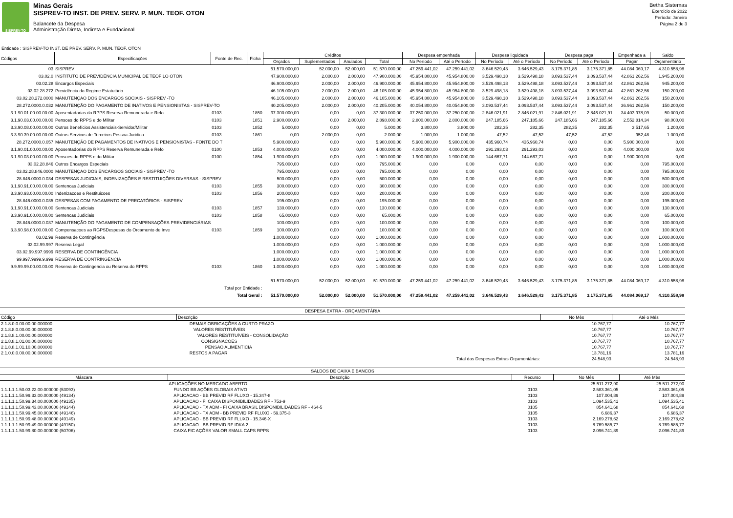SISPREV-TO
Minas Gerais
SISPREV-TO INST. DE PREV. SERV. P. MUN. TEOF. OTON
Balancete da Despesa
Administração Direta, Indireta e Fundacional
Betha Sistemas
Exercício de 2022
Período: Janeiro
Página 2 de 3
Entidade : SISPREV-TO INST. DE PREV. SERV. P. MUN. TEOF. OTON
| Códigos | Especificações | Fonte de Rec. | Ficha | Créditos | | | | Despesa empenhada | | Despesa liquidada | | Despesa paga | | Empenhada a | Saldo |
| --- | --- | --- | --- | --- | --- | --- | --- | --- | --- | --- | --- | --- | --- | --- | --- |
| | | | | Orçados | Suplementados | Anulados | Total | No Período | Até o Período | No Período | Até o Período | No Período | Até o Período | Pagar | Orçamentário |
| 03 | SISPREV | | | 51.570.000,00 | 52.000,00 | 52.000,00 | 51.570.000,00 | 47.259.441,02 | 47.259.441,02 | 3.646.529,43 | 3.646.529,43 | 3.175.371,85 | 3.175.371,85 | 44.084.069,17 | 4.310.558,98 |
| 03.02.0 | INSTITUTO DE PREVIDÊNCIA MUNICIPAL DE TEÓFILO OTON | | | 47.900.000,00 | 2.000,00 | 2.000,00 | 47.900.000,00 | 45.954.800,00 | 45.954.800,00 | 3.529.498,18 | 3.529.498,18 | 3.093.537,44 | 3.093.537,44 | 42.861.262,56 | 1.945.200,00 |
| 03.02.28 | Encargos Especiais | | | 46.900.000,00 | 2.000,00 | 2.000,00 | 46.900.000,00 | 45.954.800,00 | 45.954.800,00 | 3.529.498,18 | 3.529.498,18 | 3.093.537,44 | 3.093.537,44 | 42.861.262,56 | 945.200,00 |
| 03.02.28.272 | Previdência do Regime Estatutário | | | 46.105.000,00 | 2.000,00 | 2.000,00 | 46.105.000,00 | 45.954.800,00 | 45.954.800,00 | 3.529.498,18 | 3.529.498,18 | 3.093.537,44 | 3.093.537,44 | 42.861.262,56 | 150.200,00 |
| 03.02.28.272.0000 | MANUTENÇAO DOS ENCARGOS SOCIAIS - SISPREV -TO | | | 46.105.000,00 | 2.000,00 | 2.000,00 | 46.105.000,00 | 45.954.800,00 | 45.954.800,00 | 3.529.498,18 | 3.529.498,18 | 3.093.537,44 | 3.093.537,44 | 42.861.262,56 | 150.200,00 |
| 28.272.0000.0.032 | MANUTENÇÃO DO PAGAMENTO DE INATIVOS E PENSIONISTAS - SISPREV-TO | | | 40.205.000,00 | 2.000,00 | 2.000,00 | 40.205.000,00 | 40.054.800,00 | 40.054.800,00 | 3.093.537,44 | 3.093.537,44 | 3.093.537,44 | 3.093.537,44 | 36.961.262,56 | 150.200,00 |
| 3.1.90.01.00.00.00.00 | Aposentadorias do RPPS Reserva Remunerada e Refo | 0103 | 1850 | 37.300.000,00 | 0,00 | 0,00 | 37.300.000,00 | 37.250.000,00 | 37.250.000,00 | 2.846.021,91 | 2.846.021,91 | 2.846.021,91 | 2.846.021,91 | 34.403.978,09 | 50.000,00 |
| 3.1.90.03.00.00.00.00 | Pensoes do RPPS e do Militar | 0103 | 1851 | 2.900.000,00 | 0,00 | 2.000,00 | 2.898.000,00 | 2.800.000,00 | 2.800.000,00 | 247.185,66 | 247.185,66 | 247.185,66 | 247.185,66 | 2.552.814,34 | 98.000,00 |
| 3.3.90.08.00.00.00.00 | Outros Benefícios Assistenciais-Servidor/Militar | 0103 | 1852 | 5.000,00 | 0,00 | 0,00 | 5.000,00 | 3.800,00 | 3.800,00 | 282,35 | 282,35 | 282,35 | 282,35 | 3.517,65 | 1.200,00 |
| 3.3.90.39.00.00.00.00 | Outros Servicos de Terceiros Pessoa Juridica | 0103 | 1861 | 0,00 | 2.000,00 | 0,00 | 2.000,00 | 1.000,00 | 1.000,00 | 47,52 | 47,52 | 47,52 | 47,52 | 952,48 | 1.000,00 |
| 28.272.0000.0.057 | MANUTENÇÃO DE PAGAMENTOS DE INATIVOS E PENSIONISTAS - FONTE DO T | | | 5.900.000,00 | 0,00 | 0,00 | 5.900.000,00 | 5.900.000,00 | 5.900.000,00 | 435.960,74 | 435.960,74 | 0,00 | 0,00 | 5.900.000,00 | 0,00 |
| 3.1.90.01.00.00.00.00 | Aposentadorias do RPPS Reserva Remunerada e Refo | 0100 | 1853 | 4.000.000,00 | 0,00 | 0,00 | 4.000.000,00 | 4.000.000,00 | 4.000.000,00 | 291.293,03 | 291.293,03 | 0,00 | 0,00 | 4.000.000,00 | 0,00 |
| 3.1.90.03.00.00.00.00 | Pensoes do RPPS e do Militar | 0100 | 1854 | 1.900.000,00 | 0,00 | 0,00 | 1.900.000,00 | 1.900.000,00 | 1.900.000,00 | 144.667,71 | 144.667,71 | 0,00 | 0,00 | 1.900.000,00 | 0,00 |
| 03.02.28.846 | Outros Encargos Especiais | | | 795.000,00 | 0,00 | 0,00 | 795.000,00 | 0,00 | 0,00 | 0,00 | 0,00 | 0,00 | 0,00 | 0,00 | 795.000,00 |
| 03.02.28.846.0000 | MANUTENÇAO DOS ENCARGOS SOCIAIS - SISPREV -TO | | | 795.000,00 | 0,00 | 0,00 | 795.000,00 | 0,00 | 0,00 | 0,00 | 0,00 | 0,00 | 0,00 | 0,00 | 795.000,00 |
| 28.846.0000.0.034 | DESPESAS JUDICIAIS, INDENIZAÇÕES E RESTITUIÇÕES DIVERSAS - SISPREV | | | 500.000,00 | 0,00 | 0,00 | 500.000,00 | 0,00 | 0,00 | 0,00 | 0,00 | 0,00 | 0,00 | 0,00 | 500.000,00 |
| 3.1.90.91.00.00.00.00 | Sentencas Judiciais | 0103 | 1855 | 300.000,00 | 0,00 | 0,00 | 300.000,00 | 0,00 | 0,00 | 0,00 | 0,00 | 0,00 | 0,00 | 0,00 | 300.000,00 |
| 3.3.90.93.00.00.00.00 | Indenizacoes e Restituicoes | 0103 | 1856 | 200.000,00 | 0,00 | 0,00 | 200.000,00 | 0,00 | 0,00 | 0,00 | 0,00 | 0,00 | 0,00 | 0,00 | 200.000,00 |
| 28.846.0000.0.035 | DESPESAS COM PAGAMENTO DE PRECATÓRIOS - SISPREV | | | 195.000,00 | 0,00 | 0,00 | 195.000,00 | 0,00 | 0,00 | 0,00 | 0,00 | 0,00 | 0,00 | 0,00 | 195.000,00 |
| 3.1.90.91.00.00.00.00 | Sentencas Judiciais | 0103 | 1857 | 130.000,00 | 0,00 | 0,00 | 130.000,00 | 0,00 | 0,00 | 0,00 | 0,00 | 0,00 | 0,00 | 0,00 | 130.000,00 |
| 3.3.90.91.00.00.00.00 | Sentencas Judiciais | 0103 | 1858 | 65.000,00 | 0,00 | 0,00 | 65.000,00 | 0,00 | 0,00 | 0,00 | 0,00 | 0,00 | 0,00 | 0,00 | 65.000,00 |
| 28.846.0000.0.037 | MANUTENÇÃO DO PAGAMENTO DE COMPENSAÇÕES PREVIDENCIÁRIAS | | | 100.000,00 | 0,00 | 0,00 | 100.000,00 | 0,00 | 0,00 | 0,00 | 0,00 | 0,00 | 0,00 | 0,00 | 100.000,00 |
| 3.3.90.98.00.00.00.00 | Compensacoes ao RGPSDespesas do Orcamento de Inve | 0103 | 1859 | 100.000,00 | 0,00 | 0,00 | 100.000,00 | 0,00 | 0,00 | 0,00 | 0,00 | 0,00 | 0,00 | 0,00 | 100.000,00 |
| 03.02.99 | Reserva de Contingência | | | 1.000.000,00 | 0,00 | 0,00 | 1.000.000,00 | 0,00 | 0,00 | 0,00 | 0,00 | 0,00 | 0,00 | 0,00 | 1.000.000,00 |
| 03.02.99.997 | Reserva Legal | | | 1.000.000,00 | 0,00 | 0,00 | 1.000.000,00 | 0,00 | 0,00 | 0,00 | 0,00 | 0,00 | 0,00 | 0,00 | 1.000.000,00 |
| 03.02.99.997.9999 | RESERVA DE CONTINGÊNCIA | | | 1.000.000,00 | 0,00 | 0,00 | 1.000.000,00 | 0,00 | 0,00 | 0,00 | 0,00 | 0,00 | 0,00 | 0,00 | 1.000.000,00 |
| 99.997.9999.9.999 | RESERVA DE CONTRINGÊNCIA | | | 1.000.000,00 | 0,00 | 0,00 | 1.000.000,00 | 0,00 | 0,00 | 0,00 | 0,00 | 0,00 | 0,00 | 0,00 | 1.000.000,00 |
| 9.9.99.99.00.00.00.00 | Reserva de Contingencia ou Reserva do RPPS | 0103 | 1860 | 1.000.000,00 | 0,00 | 0,00 | 1.000.000,00 | 0,00 | 0,00 | 0,00 | 0,00 | 0,00 | 0,00 | 0,00 | 1.000.000,00 |
| Total por Entidade : | | | | 51.570.000,00 | 52.000,00 | 52.000,00 | 51.570.000,00 | 47.259.441,02 | 47.259.441,02 | 3.646.529,43 | 3.646.529,43 | 3.175.371,85 | 3.175.371,85 | 44.084.069,17 | 4.310.558,98 |
| Total Geral : | | | | 51.570.000,00 | 52.000,00 | 52.000,00 | 51.570.000,00 | 47.259.441,02 | 47.259.441,02 | 3.646.529,43 | 3.646.529,43 | 3.175.371,85 | 3.175.371,85 | 44.084.069,17 | 4.310.558,98 |
| DESPESA EXTRA - ORÇAMENTÁRIA | | | |
| --- | --- | --- | --- |
| Código | Descrição | No Mês | Até o Mês |
| 2.1.8.0.0.00.00.00.000000 | DEMAIS OBRIGAÇÕES A CURTO PRAZO | 10.767,77 | 10.767,77 |
| 2.1.8.8.0.00.00.00.000000 | VALORES RESTITUÍVEIS | 10.767,77 | 10.767,77 |
| 2.1.8.8.1.00.00.00.000000 | VALORES RESTITUÍVEIS - CONSOLIDAÇÃO | 10.767,77 | 10.767,77 |
| 2.1.8.8.1.01.00.00.000000 | CONSIGNACOES | 10.767,77 | 10.767,77 |
| 2.1.8.8.1.01.10.00.000000 | PENSAO ALIMENTICIA | 10.767,77 | 10.767,77 |
| 2.1.0.0.0.00.00.00.000000 | RESTOS A PAGAR | 13.781,16 | 13.781,16 |
| | Total das Despesas Extras Orçamentárias: | 24.548,93 | 24.548,93 |
| SALDOS DE CAIXA E BANCOS | | | | |
| --- | --- | --- | --- | --- |
| Máscara | Descrição | Recurso | No Mês | Até Mês |
| | APLICAÇÕES NO MERCADO ABERTO | | 25.511.272,90 | 25.511.272,90 |
| 1.1.1.1.1.50.03.22.00.000000 (53093) | FUNDO BB AÇÕES GLOBAIS ATIVO | 0103 | 2.583.361,05 | 2.583.361,05 |
| 1.1.1.1.1.50.99.33.00.000000 (49134) | APLICACAO - BB PREVID RF FLUXO - 15.347-8 | 0103 | 107.004,89 | 107.004,89 |
| 1.1.1.1.1.50.99.34.00.000000 (49135) | APLICACAO - FI CAIXA DISPONIBILIDADES RF - 753-9 | 0103 | 1.094.535,41 | 1.094.535,41 |
| 1.1.1.1.1.50.99.43.00.000000 (49144) | APLICACAO - TX ADM - FI CAIXA BRASIL DISPONIBILIDADES RF - 464-5 | 0105 | 854.641,68 | 854.641,68 |
| 1.1.1.1.1.50.99.45.00.000000 (49146) | APLICACAO - TX ADM - BB PREVID RF FLUXO - 59.375-3 | 0105 | 6.686,37 | 6.686,37 |
| 1.1.1.1.1.50.99.48.00.000000 (49149) | APLICACAO - BB PREVID RF FLUXO - 15.346-X | 0103 | 2.169.278,62 | 2.169.278,62 |
| 1.1.1.1.1.50.99.49.00.000000 (49150) | APLICACAO - BB PREVID RF IDKA 2 | 0103 | 8.769.585,77 | 8.769.585,77 |
| 1.1.1.1.1.50.99.80.00.000000 (50706) | CAIXA FIC AÇÕES VALOR SMALL CAPS RPPS | 0103 | 2.096.741,89 | 2.096.741,89 |